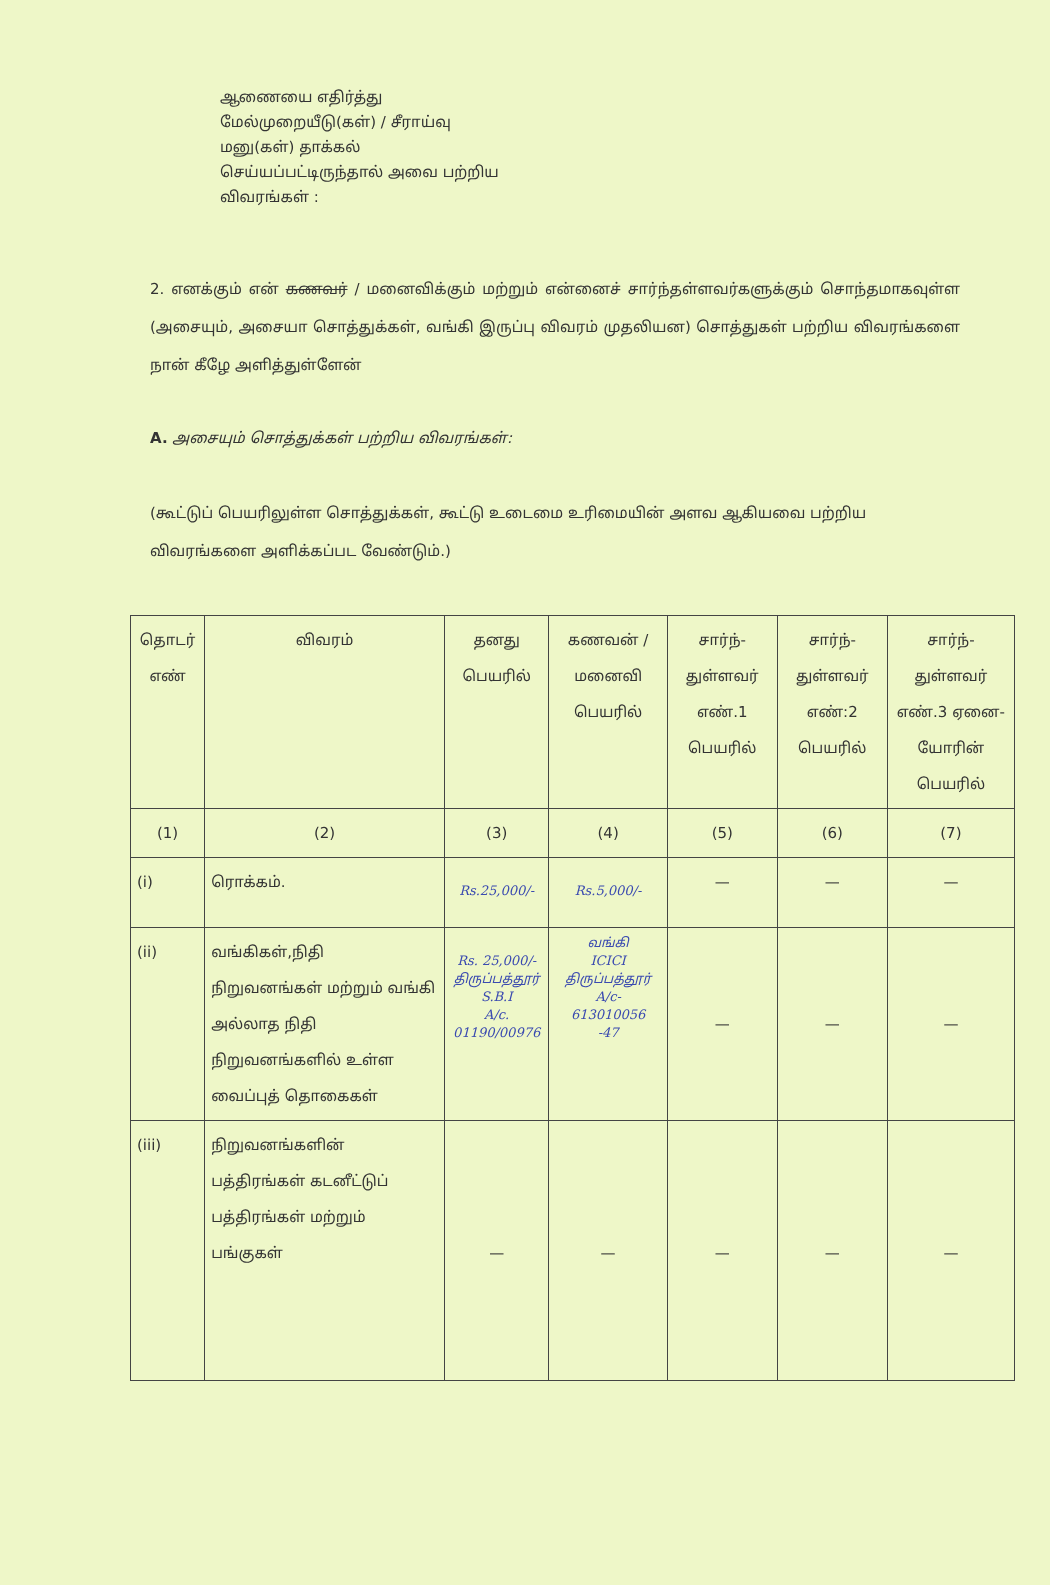ஆணையை எதிர்த்து
மேல்முறையீடு(கள்) / சீராய்வு
மனு(கள்) தாக்கல்
செய்யப்பட்டிருந்தால் அவை பற்றிய
விவரங்கள் :
2. எனக்கும் என் கணவர் / மனைவிக்கும் மற்றும் என்னைச் சார்ந்தள்ளவர்களுக்கும் சொந்தமாகவுள்ள (அசையும், அசையா சொத்துக்கள், வங்கி இருப்பு விவரம் முதலியன) சொத்துகள் பற்றிய விவரங்களை நான் கீழே அளித்துள்ளேன்
A. அசையும் சொத்துக்கள் பற்றிய விவரங்கள்:
(கூட்டுப் பெயரிலுள்ள சொத்துக்கள், கூட்டு உடைமை உரிமையின் அளவ ஆகியவை பற்றிய விவரங்களை அளிக்கப்பட வேண்டும்.)
| தொடர் எண் | விவரம் | தனது பெயரில் | கணவன் / மனைவி பெயரில் | சார்ந்-துள்ளவர் எண்.1 பெயரில் | சார்ந்-துள்ளவர் எண்:2 பெயரில் | சார்ந்-துள்ளவர் எண்.3 ஏனை-யோரின் பெயரில் |
| --- | --- | --- | --- | --- | --- | --- |
| (1) | (2) | (3) | (4) | (5) | (6) | (7) |
| (i) | ரொக்கம். | Rs.25,000/- | Rs.5,000/- | — | — | — |
| (ii) | வங்கிகள்,நிதி நிறுவனங்கள் மற்றும் வங்கி அல்லாத நிதி நிறுவனங்களில் உள்ள வைப்புத் தொகைகள் | Rs. 25,000/- திருப்பத்தூர் S.B.I A/c. 01190/00976 | வங்கி ICICI திருப்பத்தூர் A/c- 613010056 -47 | — | — | — |
| (iii) | நிறுவனங்களின் பத்திரங்கள் கடனீட்டுப் பத்திரங்கள் மற்றும் பங்குகள் | — | — | — | — | — |